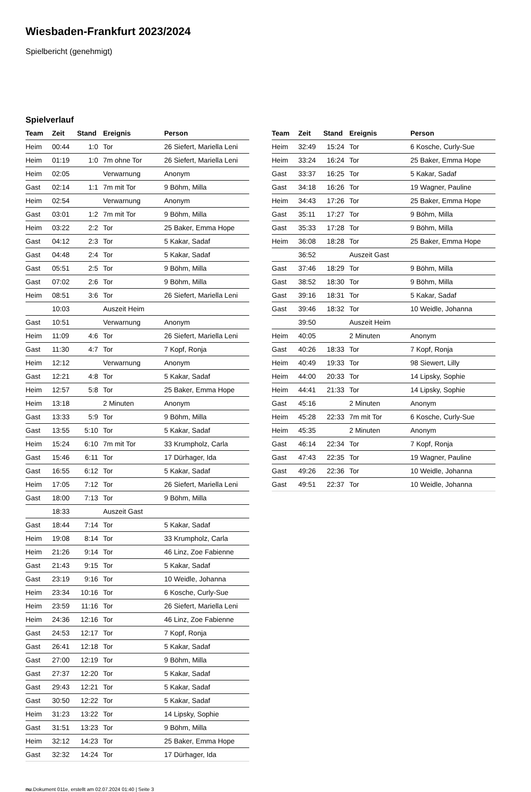Wiesbaden-Frankfurt 2023/2024
Spielbericht (genehmigt)
Spielverlauf
| Team | Zeit | Stand | Ereignis | Person |
| --- | --- | --- | --- | --- |
| Heim | 00:44 | 1:0 | Tor | 26 Siefert, Mariella Leni |
| Heim | 01:19 | 1:0 | 7m ohne Tor | 26 Siefert, Mariella Leni |
| Heim | 02:05 | | Verwarnung | Anonym |
| Gast | 02:14 | 1:1 | 7m mit Tor | 9 Böhm, Milla |
| Heim | 02:54 | | Verwarnung | Anonym |
| Gast | 03:01 | 1:2 | 7m mit Tor | 9 Böhm, Milla |
| Heim | 03:22 | 2:2 | Tor | 25 Baker, Emma Hope |
| Gast | 04:12 | 2:3 | Tor | 5 Kakar, Sadaf |
| Gast | 04:48 | 2:4 | Tor | 5 Kakar, Sadaf |
| Gast | 05:51 | 2:5 | Tor | 9 Böhm, Milla |
| Gast | 07:02 | 2:6 | Tor | 9 Böhm, Milla |
| Heim | 08:51 | 3:6 | Tor | 26 Siefert, Mariella Leni |
| | 10:03 | | Auszeit Heim | |
| Gast | 10:51 | | Verwarnung | Anonym |
| Heim | 11:09 | 4:6 | Tor | 26 Siefert, Mariella Leni |
| Gast | 11:30 | 4:7 | Tor | 7 Kopf, Ronja |
| Heim | 12:12 | | Verwarnung | Anonym |
| Gast | 12:21 | 4:8 | Tor | 5 Kakar, Sadaf |
| Heim | 12:57 | 5:8 | Tor | 25 Baker, Emma Hope |
| Heim | 13:18 | | 2 Minuten | Anonym |
| Gast | 13:33 | 5:9 | Tor | 9 Böhm, Milla |
| Gast | 13:55 | 5:10 | Tor | 5 Kakar, Sadaf |
| Heim | 15:24 | 6:10 | 7m mit Tor | 33 Krumpholz, Carla |
| Gast | 15:46 | 6:11 | Tor | 17 Dürhager, Ida |
| Gast | 16:55 | 6:12 | Tor | 5 Kakar, Sadaf |
| Heim | 17:05 | 7:12 | Tor | 26 Siefert, Mariella Leni |
| Gast | 18:00 | 7:13 | Tor | 9 Böhm, Milla |
| | 18:33 | | Auszeit Gast | |
| Gast | 18:44 | 7:14 | Tor | 5 Kakar, Sadaf |
| Heim | 19:08 | 8:14 | Tor | 33 Krumpholz, Carla |
| Heim | 21:26 | 9:14 | Tor | 46 Linz, Zoe Fabienne |
| Gast | 21:43 | 9:15 | Tor | 5 Kakar, Sadaf |
| Gast | 23:19 | 9:16 | Tor | 10 Weidle, Johanna |
| Heim | 23:34 | 10:16 | Tor | 6 Kosche, Curly-Sue |
| Heim | 23:59 | 11:16 | Tor | 26 Siefert, Mariella Leni |
| Heim | 24:36 | 12:16 | Tor | 46 Linz, Zoe Fabienne |
| Gast | 24:53 | 12:17 | Tor | 7 Kopf, Ronja |
| Gast | 26:41 | 12:18 | Tor | 5 Kakar, Sadaf |
| Gast | 27:00 | 12:19 | Tor | 9 Böhm, Milla |
| Gast | 27:37 | 12:20 | Tor | 5 Kakar, Sadaf |
| Gast | 29:43 | 12:21 | Tor | 5 Kakar, Sadaf |
| Gast | 30:50 | 12:22 | Tor | 5 Kakar, Sadaf |
| Heim | 31:23 | 13:22 | Tor | 14 Lipsky, Sophie |
| Gast | 31:51 | 13:23 | Tor | 9 Böhm, Milla |
| Heim | 32:12 | 14:23 | Tor | 25 Baker, Emma Hope |
| Gast | 32:32 | 14:24 | Tor | 17 Dürhager, Ida |
| Team | Zeit | Stand | Ereignis | Person |
| --- | --- | --- | --- | --- |
| Heim | 32:49 | 15:24 | Tor | 6 Kosche, Curly-Sue |
| Heim | 33:24 | 16:24 | Tor | 25 Baker, Emma Hope |
| Gast | 33:37 | 16:25 | Tor | 5 Kakar, Sadaf |
| Gast | 34:18 | 16:26 | Tor | 19 Wagner, Pauline |
| Heim | 34:43 | 17:26 | Tor | 25 Baker, Emma Hope |
| Gast | 35:11 | 17:27 | Tor | 9 Böhm, Milla |
| Gast | 35:33 | 17:28 | Tor | 9 Böhm, Milla |
| Heim | 36:08 | 18:28 | Tor | 25 Baker, Emma Hope |
| | 36:52 | | Auszeit Gast | |
| Gast | 37:46 | 18:29 | Tor | 9 Böhm, Milla |
| Gast | 38:52 | 18:30 | Tor | 9 Böhm, Milla |
| Gast | 39:16 | 18:31 | Tor | 5 Kakar, Sadaf |
| Gast | 39:46 | 18:32 | Tor | 10 Weidle, Johanna |
| | 39:50 | | Auszeit Heim | |
| Heim | 40:05 | | 2 Minuten | Anonym |
| Gast | 40:26 | 18:33 | Tor | 7 Kopf, Ronja |
| Heim | 40:49 | 19:33 | Tor | 98 Siewert, Lilly |
| Heim | 44:00 | 20:33 | Tor | 14 Lipsky, Sophie |
| Heim | 44:41 | 21:33 | Tor | 14 Lipsky, Sophie |
| Gast | 45:16 | | 2 Minuten | Anonym |
| Heim | 45:28 | 22:33 | 7m mit Tor | 6 Kosche, Curly-Sue |
| Heim | 45:35 | | 2 Minuten | Anonym |
| Gast | 46:14 | 22:34 | Tor | 7 Kopf, Ronja |
| Gast | 47:43 | 22:35 | Tor | 19 Wagner, Pauline |
| Gast | 49:26 | 22:36 | Tor | 10 Weidle, Johanna |
| Gast | 49:51 | 22:37 | Tor | 10 Weidle, Johanna |
nu.Dokument 011e, erstellt am 02.07.2024 01:40 | Seite 3